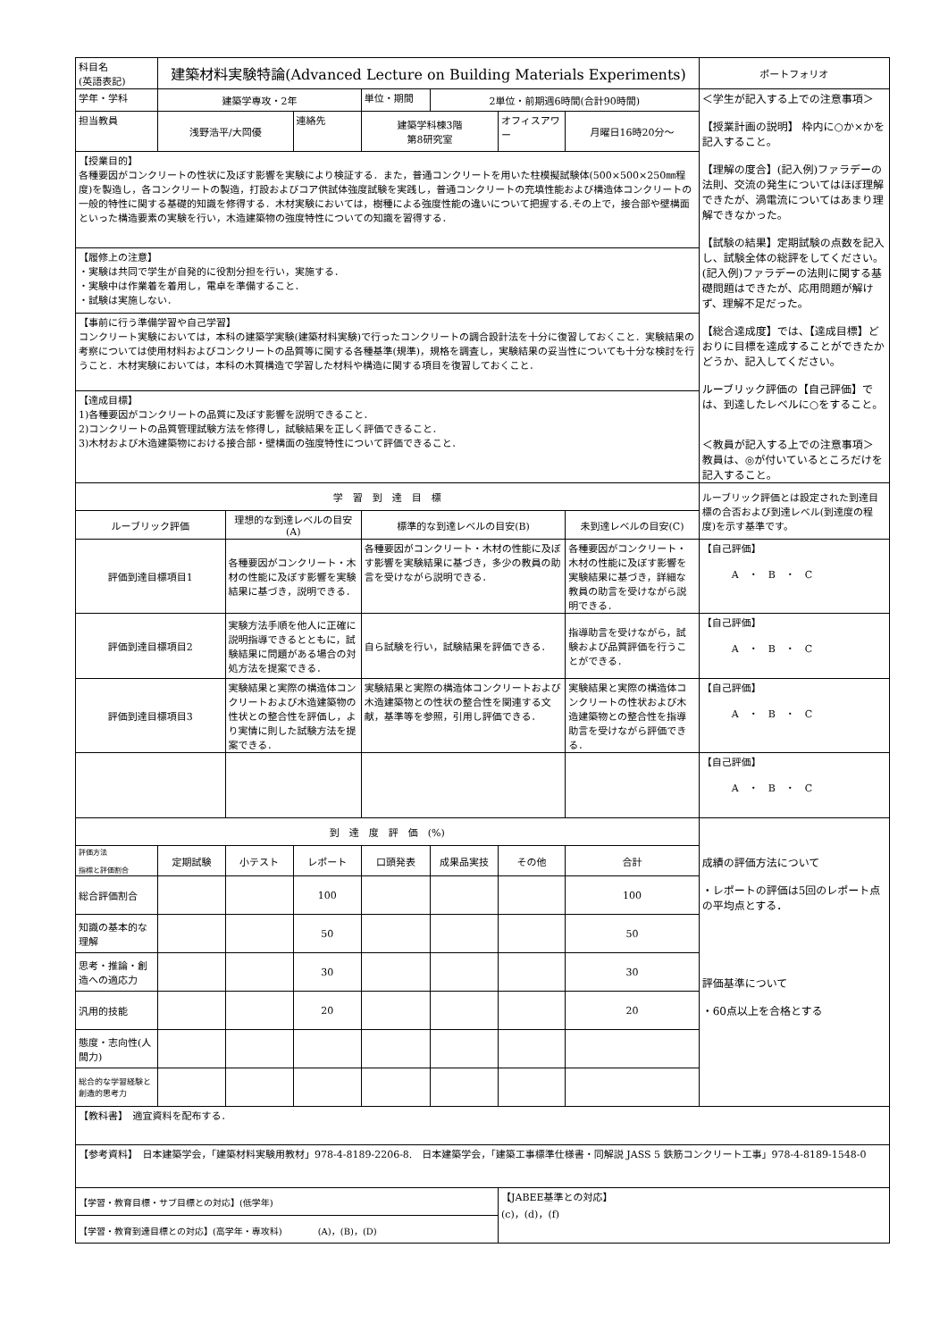| 科目名 (英語表記) | 建築材料実験特論(Advanced Lecture on Building Materials Experiments) | | | | | | | ポートフォリオ |
| 学年・学科 | 建築学専攻・2年 | | | 単位・期間 | 2単位・前期週6時間(合計90時間) | | | ＜学生が記入する上での注意事項＞ 【授業計画の説明】 枠内に○か×かを記入すること。 【理解の度合】(記入例)ファラデーの法則、交流の発生についてはほぼ理解できたが、渦電流についてはあまり理解できなかった。 【試験の結果】定期試験の点数を記入し、試験全体の総評をしてください。(記入例)ファラデーの法則に関する基礎問題はできたが、応用問題が解けず、理解不足だった。 【総合達成度】では、【達成目標】どおりに目標を達成することができたかどうか、記入してください。 ルーブリック評価の【自己評価】では、到達したレベルに○をすること。 ＜教員が記入する上での注意事項＞ 教員は、◎が付いているところだけを記入すること。 |
| 担当教員 | 浅野浩平/大岡優 | | 連絡先 | 建築学科棟3階 第8研究室 | | オフィスアワー | 月曜日16時20分～ | |
| 【授業目的】 各種要因がコンクリートの性状に及ぼす影響を実験により検証する．また，普通コンクリートを用いた柱模擬試験体(500×500×250㎜程度)を製造し，各コンクリートの製造，打設およびコア供試体強度試験を実践し，普通コンクリートの充填性能および構造体コンクリートの一般的特性に関する基礎的知識を修得する．木材実験においては，樹種による強度性能の違いについて把握する.その上で，接合部や壁構面といった構造要素の実験を行い，木造建築物の強度特性についての知識を習得する． | | | | | | | | |
| 【履修上の注意】 ・実験は共同で学生が自発的に役割分担を行い，実施する． ・実験中は作業着を着用し，電卓を準備すること． ・試験は実施しない． | | | | | | | | |
| 【事前に行う準備学習や自己学習】 コンクリート実験においては，本科の建築学実験(建築材料実験)で行ったコンクリートの調合設計法を十分に復習しておくこと．実験結果の考察については使用材料およびコンクリートの品質等に関する各種基準(規準)，規格を調査し，実験結果の妥当性についても十分な検討を行うこと．木材実験においては，本科の木質構造で学習した材料や構造に関する項目を復習しておくこと． | | | | | | | | |
| 【達成目標】 1)各種要因がコンクリートの品質に及ぼす影響を説明できること． 2)コンクリートの品質管理試験方法を修得し，試験結果を正しく評価できること． 3)木材および木造建築物における接合部・壁構面の強度特性について評価できること． | | | | | | | | |
| 学 習 到 達 目 標 | | | | | | | | ルーブリック評価とは設定された到達目標の合否および到達レベル(到達度の程度)を示す基準です。 |
| ルーブリック評価 | | 理想的な到達レベルの目安(A) | | 標準的な到達レベルの目安(B) | | | 未到達レベルの目安(C) | |
| 評価到達目標項目1 | | 各種要因がコンクリート・木材の性能に及ぼす影響を実験結果に基づき，説明できる． | | 各種要因がコンクリート・木材の性能に及ぼす影響を実験結果に基づき，多少の教員の助言を受けながら説明できる． | | | 各種要因がコンクリート・木材の性能に及ぼす影響を実験結果に基づき，詳細な教員の助言を受けながら説明できる． | 【自己評価】 A ・ B ・ C |
| 評価到達目標項目2 | | 実験方法手順を他人に正確に説明指導できるとともに，試験結果に問題がある場合の対処方法を提案できる． | | 自ら試験を行い，試験結果を評価できる． | | | 指導助言を受けながら，試験および品質評価を行うことができる． | 【自己評価】 A ・ B ・ C |
| 評価到達目標項目3 | | 実験結果と実際の構造体コンクリートおよび木造建築物の性状との整合性を評価し，より実情に則した試験方法を提案できる． | | 実験結果と実際の構造体コンクリートおよび木造建築物との性状の整合性を関連する文献，基準等を参照，引用し評価できる． | | | 実験結果と実際の構造体コンクリートの性状および木造建築物との整合性を指導助言を受けながら評価できる． | 【自己評価】 A ・ B ・ C |
| | | | | | | | | 【自己評価】 A ・ B ・ C |
| 到 達 度 評 価 (%) | | | | | | | | 成績の評価方法について ・レポートの評価は5回のレポート点の平均点とする． 評価基準について ・60点以上を合格とする |
| 評価方法 指標と評価割合 | 定期試験 | 小テスト | レポート | 口頭発表 | 成果品実技 | その他 | 合計 | |
| 総合評価割合 | | | 100 | | | | 100 | |
| 知識の基本的な理解 | | | 50 | | | | 50 | |
| 思考・推論・創造への適応力 | | | 30 | | | | 30 | |
| 汎用的技能 | | | 20 | | | | 20 | |
| 態度・志向性(人間力) | | | | | | | | |
| 総合的な学習経験と創造的思考力 | | | | | | | | |
| 【教科書】 適宜資料を配布する． | | | | | | | | |
| 【参考資料】 日本建築学会，「建築材料実験用教材」978-4-8189-2206-8. 日本建築学会，「建築工事標準仕様書・同解説 JASS 5 鉄筋コンクリート工事」978-4-8189-1548-0 | | | | | | | | |
| 【学習・教育目標・サブ目標との対応】(低学年) | | | | | | 【JABEE基準との対応】 (c)，(d)，(f) | | |
| 【学習・教育到達目標との対応】(高学年・専攻科) (A)，(B)，(D) | | | | | | | | |